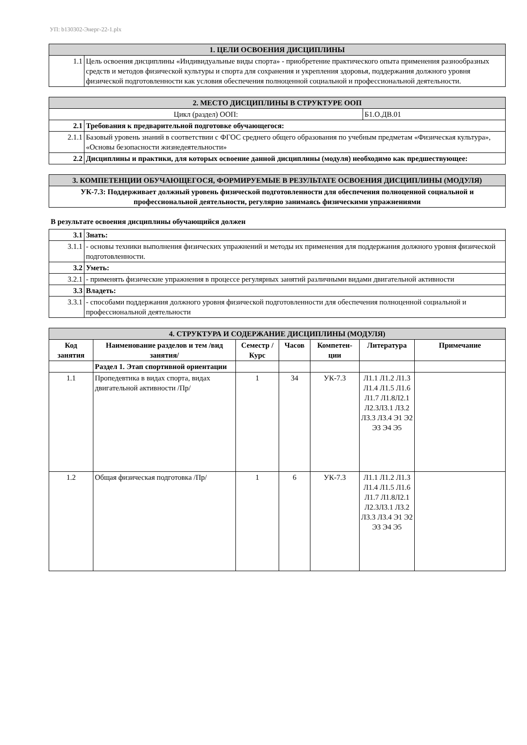УП: b130302-Энерг-22-1.plx
| 1. ЦЕЛИ ОСВОЕНИЯ ДИСЦИПЛИНЫ | |
| 1.1 | Цель освоения дисциплины «Индивидуальные виды спорта» - приобретение практического опыта применения разнообразных средств и методов физической культуры и спорта для сохранения и укрепления здоровья, поддержания должного уровня физической подготовленности как условия обеспечения полноценной социальной и профессиональной деятельности. |
| 2. МЕСТО ДИСЦИПЛИНЫ В СТРУКТУРЕ ООП | | |
| Цикл (раздел) ООП: | | Б1.О.ДВ.01 |
| 2.1 | Требования к предварительной подготовке обучающегося: | |
| 2.1.1 | Базовый уровень знаний в соответствии с ФГОС среднего общего образования по учебным предметам «Физическая культура», «Основы безопасности жизнедеятельности» | |
| 2.2 | Дисциплины и практики, для которых освоение данной дисциплины (модуля) необходимо как предшествующее: | |
| 3. КОМПЕТЕНЦИИ ОБУЧАЮЩЕГОСЯ, ФОРМИРУЕМЫЕ В РЕЗУЛЬТАТЕ ОСВОЕНИЯ ДИСЦИПЛИНЫ (МОДУЛЯ) |
| УК-7.3: Поддерживает должный уровень физической подготовленности для обеспечения полноценной социальной и профессиональной деятельности, регулярно занимаясь физическими упражнениями |
В результате освоения дисциплины обучающийся должен
| 3.1 | Знать: |
| 3.1.1 | - основы техники выполнения физических упражнений и методы их применения для поддержания должного уровня физической подготовленности. |
| 3.2 | Уметь: |
| 3.2.1 | - применять физические упражнения в процессе регулярных занятий различными видами двигательной активности |
| 3.3 | Владеть: |
| 3.3.1 | - способами поддержания должного уровня физической подготовленности для обеспечения полноценной социальной и профессиональной деятельности |
| 4. СТРУКТУРА И СОДЕРЖАНИЕ ДИСЦИПЛИНЫ (МОДУЛЯ) | | | | | | |
| Код занятия | Наименование разделов и тем /вид занятия/ | Семестр / Курс | Часов | Компетен-ции | Литература | Примечание |
| | Раздел 1. Этап спортивной ориентации | | | | | |
| 1.1 | Пропедевтика в видах спорта, видах двигательной активности /Пр/ | 1 | 34 | УК-7.3 | Л1.1 Л1.2 Л1.3 Л1.4 Л1.5 Л1.6 Л1.7 Л1.8Л2.1 Л2.3Л3.1 Л3.2 Л3.3 Л3.4 Э1 Э2 Э3 Э4 Э5 | |
| 1.2 | Общая физическая подготовка /Пр/ | 1 | 6 | УК-7.3 | Л1.1 Л1.2 Л1.3 Л1.4 Л1.5 Л1.6 Л1.7 Л1.8Л2.1 Л2.3Л3.1 Л3.2 Л3.3 Л3.4 Э1 Э2 Э3 Э4 Э5 | |